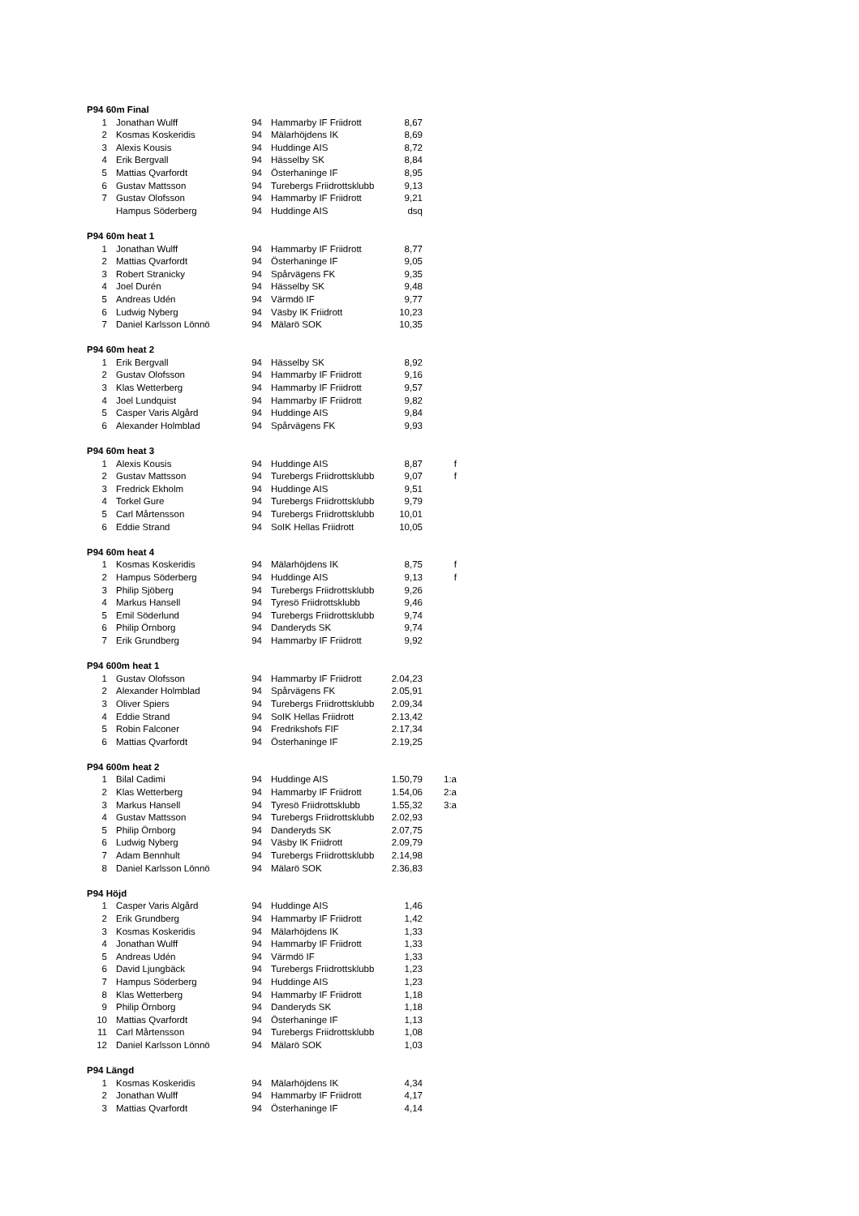| P94 60m Final | | | | | | | | |
| --- | --- | --- | --- | --- | --- | --- | --- | --- |
| 1 | | Jonathan Wulff | 94 | | Hammarby IF Friidrott | 8,67 | | |
| 2 | | Kosmas Koskeridis | 94 | | Mälarhöjdens IK | 8,69 | | |
| 3 | | Alexis Kousis | 94 | | Huddinge AIS | 8,72 | | |
| 4 | | Erik Bergvall | 94 | | Hässelby SK | 8,84 | | |
| 5 | | Mattias Qvarfordt | 94 | | Österhaninge IF | 8,95 | | |
| 6 | | Gustav Mattsson | 94 | | Turebergs Friidrottsklubb | 9,13 | | |
| 7 | | Gustav Olofsson | 94 | | Hammarby IF Friidrott | 9,21 | | |
| | | Hampus Söderberg | 94 | | Huddinge AIS | dsq | | |
| P94 60m heat 1 | | | | | | | | |
| 1 | | Jonathan Wulff | 94 | | Hammarby IF Friidrott | 8,77 | | |
| 2 | | Mattias Qvarfordt | 94 | | Österhaninge IF | 9,05 | | |
| 3 | | Robert Stranicky | 94 | | Spårvägens FK | 9,35 | | |
| 4 | | Joel Durén | 94 | | Hässelby SK | 9,48 | | |
| 5 | | Andreas Udén | 94 | | Värmdö IF | 9,77 | | |
| 6 | | Ludwig Nyberg | 94 | | Väsby IK Friidrott | 10,23 | | |
| 7 | | Daniel Karlsson Lönnö | 94 | | Mälarö SOK | 10,35 | | |
| P94 60m heat 2 | | | | | | | | |
| 1 | | Erik Bergvall | 94 | | Hässelby SK | 8,92 | | |
| 2 | | Gustav Olofsson | 94 | | Hammarby IF Friidrott | 9,16 | | |
| 3 | | Klas Wetterberg | 94 | | Hammarby IF Friidrott | 9,57 | | |
| 4 | | Joel Lundquist | 94 | | Hammarby IF Friidrott | 9,82 | | |
| 5 | | Casper Varis Algård | 94 | | Huddinge AIS | 9,84 | | |
| 6 | | Alexander Holmblad | 94 | | Spårvägens FK | 9,93 | | |
| P94 60m heat 3 | | | | | | | | |
| 1 | | Alexis Kousis | 94 | | Huddinge AIS | 8,87 | | f |
| 2 | | Gustav Mattsson | 94 | | Turebergs Friidrottsklubb | 9,07 | | f |
| 3 | | Fredrick Ekholm | 94 | | Huddinge AIS | 9,51 | | |
| 4 | | Torkel Gure | 94 | | Turebergs Friidrottsklubb | 9,79 | | |
| 5 | | Carl Mårtensson | 94 | | Turebergs Friidrottsklubb | 10,01 | | |
| 6 | | Eddie Strand | 94 | | SoIK Hellas Friidrott | 10,05 | | |
| P94 60m heat 4 | | | | | | | | |
| 1 | | Kosmas Koskeridis | 94 | | Mälarhöjdens IK | 8,75 | | f |
| 2 | | Hampus Söderberg | 94 | | Huddinge AIS | 9,13 | | f |
| 3 | | Philip Sjöberg | 94 | | Turebergs Friidrottsklubb | 9,26 | | |
| 4 | | Markus Hansell | 94 | | Tyresö Friidrottsklubb | 9,46 | | |
| 5 | | Emil Söderlund | 94 | | Turebergs Friidrottsklubb | 9,74 | | |
| 6 | | Philip Örnborg | 94 | | Danderyds SK | 9,74 | | |
| 7 | | Erik Grundberg | 94 | | Hammarby IF Friidrott | 9,92 | | |
| P94 600m heat 1 | | | | | | | | |
| 1 | | Gustav Olofsson | 94 | | Hammarby IF Friidrott | 2.04,23 | | |
| 2 | | Alexander Holmblad | 94 | | Spårvägens FK | 2.05,91 | | |
| 3 | | Oliver Spiers | 94 | | Turebergs Friidrottsklubb | 2.09,34 | | |
| 4 | | Eddie Strand | 94 | | SoIK Hellas Friidrott | 2.13,42 | | |
| 5 | | Robin Falconer | 94 | | Fredrikshofs FIF | 2.17,34 | | |
| 6 | | Mattias Qvarfordt | 94 | | Österhaninge IF | 2.19,25 | | |
| P94 600m heat 2 | | | | | | | | |
| 1 | | Bilal Cadimi | 94 | | Huddinge AIS | 1.50,79 | | 1:a |
| 2 | | Klas Wetterberg | 94 | | Hammarby IF Friidrott | 1.54,06 | | 2:a |
| 3 | | Markus Hansell | 94 | | Tyresö Friidrottsklubb | 1.55,32 | | 3:a |
| 4 | | Gustav Mattsson | 94 | | Turebergs Friidrottsklubb | 2.02,93 | | |
| 5 | | Philip Örnborg | 94 | | Danderyds SK | 2.07,75 | | |
| 6 | | Ludwig Nyberg | 94 | | Väsby IK Friidrott | 2.09,79 | | |
| 7 | | Adam Bennhult | 94 | | Turebergs Friidrottsklubb | 2.14,98 | | |
| 8 | | Daniel Karlsson Lönnö | 94 | | Mälarö SOK | 2.36,83 | | |
| P94 Höjd | | | | | | | | |
| 1 | | Casper Varis Algård | 94 | | Huddinge AIS | 1,46 | | |
| 2 | | Erik Grundberg | 94 | | Hammarby IF Friidrott | 1,42 | | |
| 3 | | Kosmas Koskeridis | 94 | | Mälarhöjdens IK | 1,33 | | |
| 4 | | Jonathan Wulff | 94 | | Hammarby IF Friidrott | 1,33 | | |
| 5 | | Andreas Udén | 94 | | Värmdö IF | 1,33 | | |
| 6 | | David Ljungbäck | 94 | | Turebergs Friidrottsklubb | 1,23 | | |
| 7 | | Hampus Söderberg | 94 | | Huddinge AIS | 1,23 | | |
| 8 | | Klas Wetterberg | 94 | | Hammarby IF Friidrott | 1,18 | | |
| 9 | | Philip Örnborg | 94 | | Danderyds SK | 1,18 | | |
| 10 | | Mattias Qvarfordt | 94 | | Österhaninge IF | 1,13 | | |
| 11 | | Carl Mårtensson | 94 | | Turebergs Friidrottsklubb | 1,08 | | |
| 12 | | Daniel Karlsson Lönnö | 94 | | Mälarö SOK | 1,03 | | |
| P94 Längd | | | | | | | | |
| 1 | | Kosmas Koskeridis | 94 | | Mälarhöjdens IK | 4,34 | | |
| 2 | | Jonathan Wulff | 94 | | Hammarby IF Friidrott | 4,17 | | |
| 3 | | Mattias Qvarfordt | 94 | | Österhaninge IF | 4,14 | | |